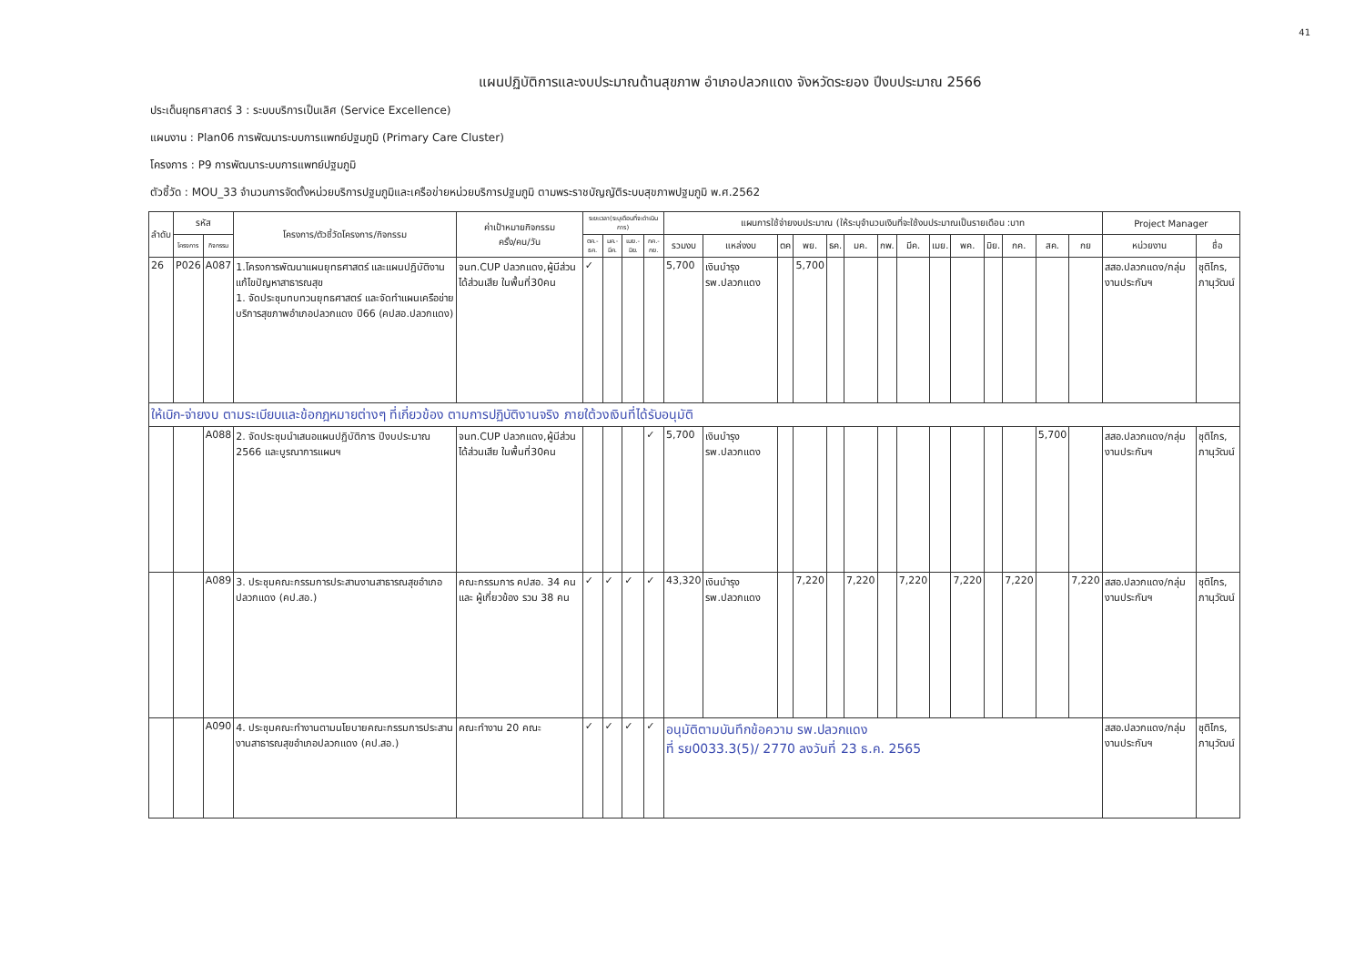41
แผนปฏิบัติการและงบประมาณด้านสุขภาพ อำเภอปลวกแดง จังหวัดระยอง ปีงบประมาณ 2566
ประเด็นยุทธศาสตร์ 3 : ระบบบริการเป็นเลิศ (Service Excellence)
แผนงาน : Plan06 การพัฒนาระบบการแพทย์ปฐมภูมิ (Primary Care Cluster)
โครงการ : P9 การพัฒนาระบบการแพทย์ปฐมภูมิ
ตัวชี้วัด : MOU_33 จำนวนการจัดตั้งหน่วยบริการปฐมภูมิและเครือข่ายหน่วยบริการปฐมภูมิ ตามพระราชบัญญัติระบบสุขภาพปฐมภูมิ พ.ศ.2562
| ลำดับ | รหัส | | โครงการ/ตัวชี้วัดโครงการ/กิจกรรม | ค่าเป้าหมายกิจกรรม ครั้ง/คน/วัน | ระยะเวลา(ระบุเดือนที่จะดำเนินการ) | | | | แผนการใช้จ่ายงบประมาณ (ให้ระบุจำนวนเงินที่จะใช้งบประมาณเป็นรายเดือน :บาท | | | | | | | | | | | | | | Project Manager | |
| --- | --- | --- | --- | --- | --- | --- | --- | --- | --- | --- | --- | --- | --- | --- | --- | --- | --- | --- | --- | --- | --- | --- | --- | --- |
| | โครงการ | กิจกรรม | | | ตค.-ธค. | มค.-มีค. | เมย.-มิย. | กค.-กย. | รวมงบ | แหล่งงบ | ตค | พย. | ธค. | มค. | กพ. | มีค. | เมย. | พค. | มิย. | กค. | สค. | กย | หน่วยงาน | ชื่อ |
| 26 | P026 | A087 | 1.โครงการพัฒนาแผนยุทธศาสตร์ และแผนปฏิบัติงานแก้ไขปัญหาสาธารณสุข 1. จัดประชุมทบทวนยุทธศาสตร์ และจัดทำแผนเครือข่ายบริการสุขภาพอำเภอปลวกแดง ปี66 (คปสอ.ปลวกแดง) | จนท.CUP ปลวกแดง,ผู้มีส่วนได้ส่วนเสีย ในพื้นที่30คน | ✓ | | | | 5,700 | เงินบำรุง รพ.ปลวกแดง | | 5,700 | | | | | | | | | | | สสอ.ปลวกแดง/กลุ่มงานประกันฯ | ชุติไกร, ภานุวัฒน์ |
| ให้เบิก-จ่ายงบ ตามระเบียบและข้อกฎหมายต่างๆ ที่เกี่ยวข้อง ตามการปฏิบัติงานจริง ภายใต้วงเงินที่ได้รับอนุมัติ | | | | | | | | | | | | | | | | | | | | | | | | |
| | | A088 | 2. จัดประชุมนำเสนอแผนปฏิบัติการ ปีงบประมาณ 2566 และบูรณาการแผนฯ | จนท.CUP ปลวกแดง,ผู้มีส่วนได้ส่วนเสีย ในพื้นที่30คน | | | | ✓ | 5,700 | เงินบำรุง รพ.ปลวกแดง | | | | | | | | | | | 5,700 | | สสอ.ปลวกแดง/กลุ่มงานประกันฯ | ชุติไกร, ภานุวัฒน์ |
| | | A089 | 3. ประชุมคณะกรรมการประสานงานสาธารณสุขอำเภอปลวกแดง (คป.สอ.) | คณะกรรมการ คปสอ. 34 คน และ ผู้เกี่ยวข้อง รวม 38 คน | ✓ | ✓ | ✓ | ✓ | 43,320 | เงินบำรุง รพ.ปลวกแดง | | 7,220 | | 7,220 | | 7,220 | | 7,220 | | 7,220 | | 7,220 | สสอ.ปลวกแดง/กลุ่มงานประกันฯ | ชุติไกร, ภานุวัฒน์ |
| | | A090 | 4. ประชุมคณะทำงานตามนโยบายคณะกรรมการประสานงานสาธารณสุขอำเภอปลวกแดง (คป.สอ.) | คณะทำงาน 20 คณะ | ✓ | ✓ | ✓ | ✓ | อนุมัติตามบันทึกข้อความ รพ.ปลวกแดง ที่ รย0033.3(5)/ 2770 ลงวันที่ 23 ธ.ค. 2565 | | | | | | | | | | | | | | สสอ.ปลวกแดง/กลุ่มงานประกันฯ | ชุติไกร, ภานุวัฒน์ |